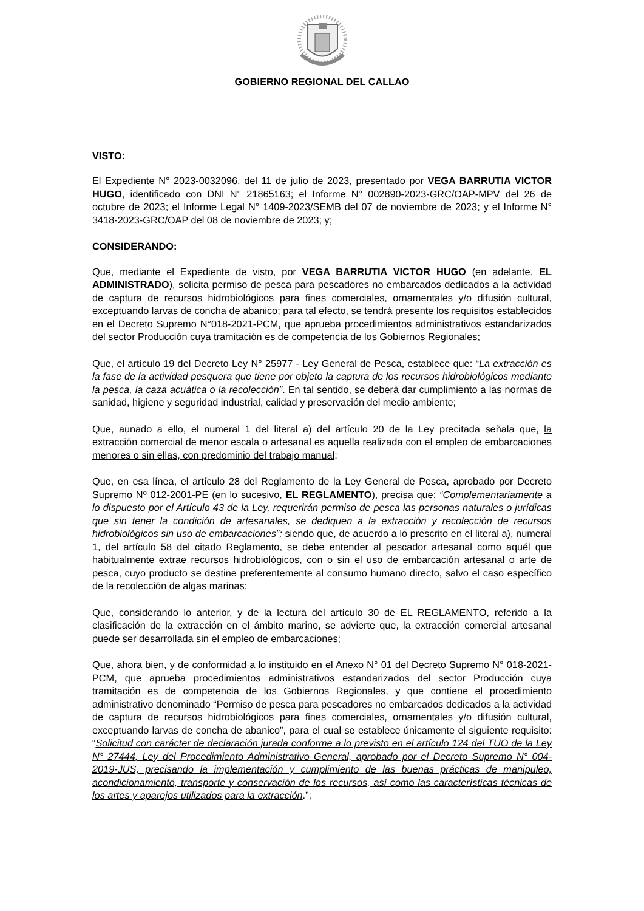GOBIERNO REGIONAL DEL CALLAO
VISTO:
El Expediente N° 2023-0032096, del 11 de julio de 2023, presentado por VEGA BARRUTIA VICTOR HUGO, identificado con DNI N° 21865163; el Informe N° 002890-2023-GRC/OAP-MPV del 26 de octubre de 2023; el Informe Legal N° 1409-2023/SEMB del 07 de noviembre de 2023; y el Informe N° 3418-2023-GRC/OAP del 08 de noviembre de 2023; y;
CONSIDERANDO:
Que, mediante el Expediente de visto, por VEGA BARRUTIA VICTOR HUGO (en adelante, EL ADMINISTRADO), solicita permiso de pesca para pescadores no embarcados dedicados a la actividad de captura de recursos hidrobiológicos para fines comerciales, ornamentales y/o difusión cultural, exceptuando larvas de concha de abanico; para tal efecto, se tendrá presente los requisitos establecidos en el Decreto Supremo N°018-2021-PCM, que aprueba procedimientos administrativos estandarizados del sector Producción cuya tramitación es de competencia de los Gobiernos Regionales;
Que, el artículo 19 del Decreto Ley N° 25977 - Ley General de Pesca, establece que: “La extracción es la fase de la actividad pesquera que tiene por objeto la captura de los recursos hidrobiológicos mediante la pesca, la caza acuática o la recolección”. En tal sentido, se deberá dar cumplimiento a las normas de sanidad, higiene y seguridad industrial, calidad y preservación del medio ambiente;
Que, aunado a ello, el numeral 1 del literal a) del artículo 20 de la Ley precitada señala que, la extracción comercial de menor escala o artesanal es aquella realizada con el empleo de embarcaciones menores o sin ellas, con predominio del trabajo manual;
Que, en esa línea, el artículo 28 del Reglamento de la Ley General de Pesca, aprobado por Decreto Supremo Nº 012-2001-PE (en lo sucesivo, EL REGLAMENTO), precisa que: “Complementariamente a lo dispuesto por el Artículo 43 de la Ley, requerirán permiso de pesca las personas naturales o jurídicas que sin tener la condición de artesanales, se dediquen a la extracción y recolección de recursos hidrobiológicos sin uso de embarcaciones”; siendo que, de acuerdo a lo prescrito en el literal a), numeral 1, del artículo 58 del citado Reglamento, se debe entender al pescador artesanal como aquél que habitualmente extrae recursos hidrobiológicos, con o sin el uso de embarcación artesanal o arte de pesca, cuyo producto se destine preferentemente al consumo humano directo, salvo el caso específico de la recolección de algas marinas;
Que, considerando lo anterior, y de la lectura del artículo 30 de EL REGLAMENTO, referido a la clasificación de la extracción en el ámbito marino, se advierte que, la extracción comercial artesanal puede ser desarrollada sin el empleo de embarcaciones;
Que, ahora bien, y de conformidad a lo instituido en el Anexo N° 01 del Decreto Supremo N° 018-2021-PCM, que aprueba procedimientos administrativos estandarizados del sector Producción cuya tramitación es de competencia de los Gobiernos Regionales, y que contiene el procedimiento administrativo denominado “Permiso de pesca para pescadores no embarcados dedicados a la actividad de captura de recursos hidrobiológicos para fines comerciales, ornamentales y/o difusión cultural, exceptuando larvas de concha de abanico”, para el cual se establece únicamente el siguiente requisito: “Solicitud con carácter de declaración jurada conforme a lo previsto en el artículo 124 del TUO de la Ley N° 27444, Ley del Procedimiento Administrativo General, aprobado por el Decreto Supremo N° 004-2019-JUS, precisando la implementación y cumplimiento de las buenas prácticas de manipuleo, acondicionamiento, transporte y conservación de los recursos, así como las características técnicas de los artes y aparejos utilizados para la extracción.”;